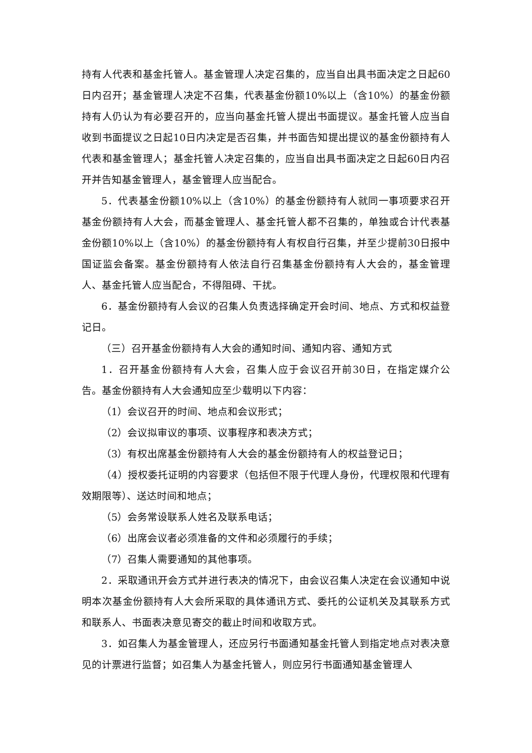持有人代表和基金托管人。基金管理人决定召集的，应当自出具书面决定之日起60日内召开；基金管理人决定不召集，代表基金份额10%以上（含10%）的基金份额持有人仍认为有必要召开的，应当向基金托管人提出书面提议。基金托管人应当自收到书面提议之日起10日内决定是否召集，并书面告知提出提议的基金份额持有人代表和基金管理人；基金托管人决定召集的，应当自出具书面决定之日起60日内召开并告知基金管理人，基金管理人应当配合。
5．代表基金份额10%以上（含10%）的基金份额持有人就同一事项要求召开基金份额持有人大会，而基金管理人、基金托管人都不召集的，单独或合计代表基金份额10%以上（含10%）的基金份额持有人有权自行召集，并至少提前30日报中国证监会备案。基金份额持有人依法自行召集基金份额持有人大会的，基金管理人、基金托管人应当配合，不得阻碍、干扰。
6．基金份额持有人会议的召集人负责选择确定开会时间、地点、方式和权益登记日。
（三）召开基金份额持有人大会的通知时间、通知内容、通知方式
1．召开基金份额持有人大会，召集人应于会议召开前30日，在指定媒介公告。基金份额持有人大会通知应至少载明以下内容：
（1）会议召开的时间、地点和会议形式；
（2）会议拟审议的事项、议事程序和表决方式；
（3）有权出席基金份额持有人大会的基金份额持有人的权益登记日；
（4）授权委托证明的内容要求（包括但不限于代理人身份，代理权限和代理有效期限等）、送达时间和地点；
（5）会务常设联系人姓名及联系电话；
（6）出席会议者必须准备的文件和必须履行的手续；
（7）召集人需要通知的其他事项。
2．采取通讯开会方式并进行表决的情况下，由会议召集人决定在会议通知中说明本次基金份额持有人大会所采取的具体通讯方式、委托的公证机关及其联系方式和联系人、书面表决意见寄交的截止时间和收取方式。
3．如召集人为基金管理人，还应另行书面通知基金托管人到指定地点对表决意见的计票进行监督；如召集人为基金托管人，则应另行书面通知基金管理人